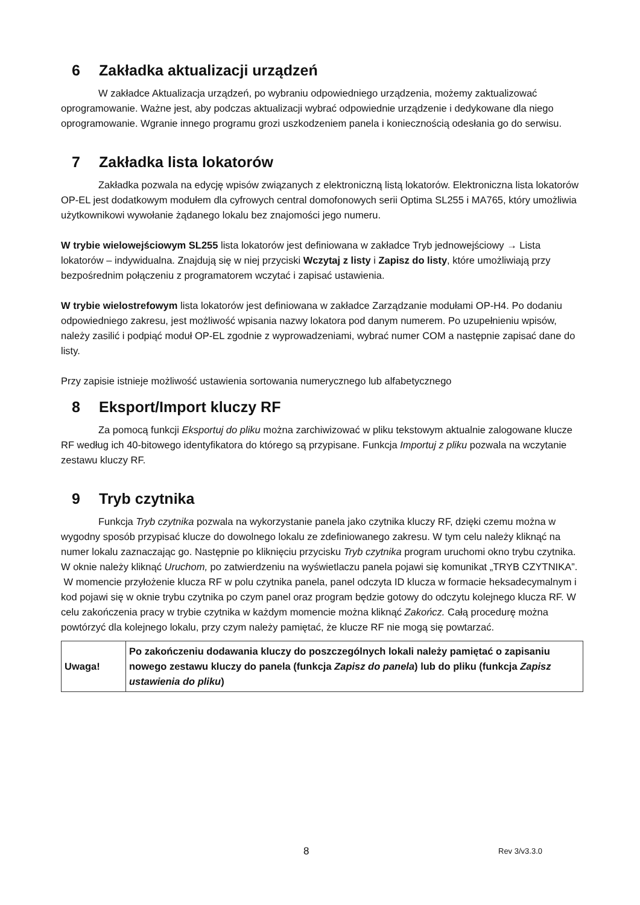6 Zakładka aktualizacji urządzeń
W zakładce Aktualizacja urządzeń, po wybraniu odpowiedniego urządzenia, możemy zaktualizować oprogramowanie. Ważne jest, aby podczas aktualizacji wybrać odpowiednie urządzenie i dedykowane dla niego oprogramowanie. Wgranie innego programu grozi uszkodzeniem panela i koniecznością odesłania go do serwisu.
7 Zakładka lista lokatorów
Zakładka pozwala na edycję wpisów związanych z elektroniczną listą lokatorów. Elektroniczna lista lokatorów OP-EL jest dodatkowym modułem dla cyfrowych central domofonowych serii Optima SL255 i MA765, który umożliwia użytkownikowi wywołanie żądanego lokalu bez znajomości jego numeru.
W trybie wielowejściowym SL255 lista lokatorów jest definiowana w zakładce Tryb jednowejściowy → Lista lokatorów – indywidualna. Znajdują się w niej przyciski Wczytaj z listy i Zapisz do listy, które umożliwiają przy bezpośrednim połączeniu z programatorem wczytać i zapisać ustawienia.
W trybie wielostrefowym lista lokatorów jest definiowana w zakładce Zarządzanie modułami OP-H4. Po dodaniu odpowiedniego zakresu, jest możliwość wpisania nazwy lokatora pod danym numerem. Po uzupełnieniu wpisów, należy zasilić i podpiąć moduł OP-EL zgodnie z wyprowadzeniami, wybrać numer COM a następnie zapisać dane do listy.
Przy zapisie istnieje możliwość ustawienia sortowania numerycznego lub alfabetycznego
8 Eksport/Import kluczy RF
Za pomocą funkcji Eksportuj do pliku można zarchiwizować w pliku tekstowym aktualnie zalogowane klucze RF według ich 40-bitowego identyfikatora do którego są przypisane. Funkcja Importuj z pliku pozwala na wczytanie zestawu kluczy RF.
9 Tryb czytnika
Funkcja Tryb czytnika pozwala na wykorzystanie panela jako czytnika kluczy RF, dzięki czemu można w wygodny sposób przypisać klucze do dowolnego lokalu ze zdefiniowanego zakresu. W tym celu należy kliknąć na numer lokalu zaznaczając go. Następnie po kliknięciu przycisku Tryb czytnika program uruchomi okno trybu czytnika. W oknie należy kliknąć Uruchom, po zatwierdzeniu na wyświetlaczu panela pojawi się komunikat „TRYB CZYTNIKA”.
W momencie przyłożenie klucza RF w polu czytnika panela, panel odczyta ID klucza w formacie heksadecymalnym i kod pojawi się w oknie trybu czytnika po czym panel oraz program będzie gotowy do odczytu kolejnego klucza RF. W celu zakończenia pracy w trybie czytnika w każdym momencie można kliknąć Zakończ. Całą procedurę można powtórzyć dla kolejnego lokalu, przy czym należy pamiętać, że klucze RF nie mogą się powtarzać.
| Uwaga! | Po zakończeniu dodawania kluczy do poszczególnych lokali należy pamiętać o zapisaniu nowego zestawu kluczy do panela (funkcja Zapisz do panela ) lub do pliku (funkcja Zapisz ustawienia do pliku ) |
8 Rev 3/v3.3.0